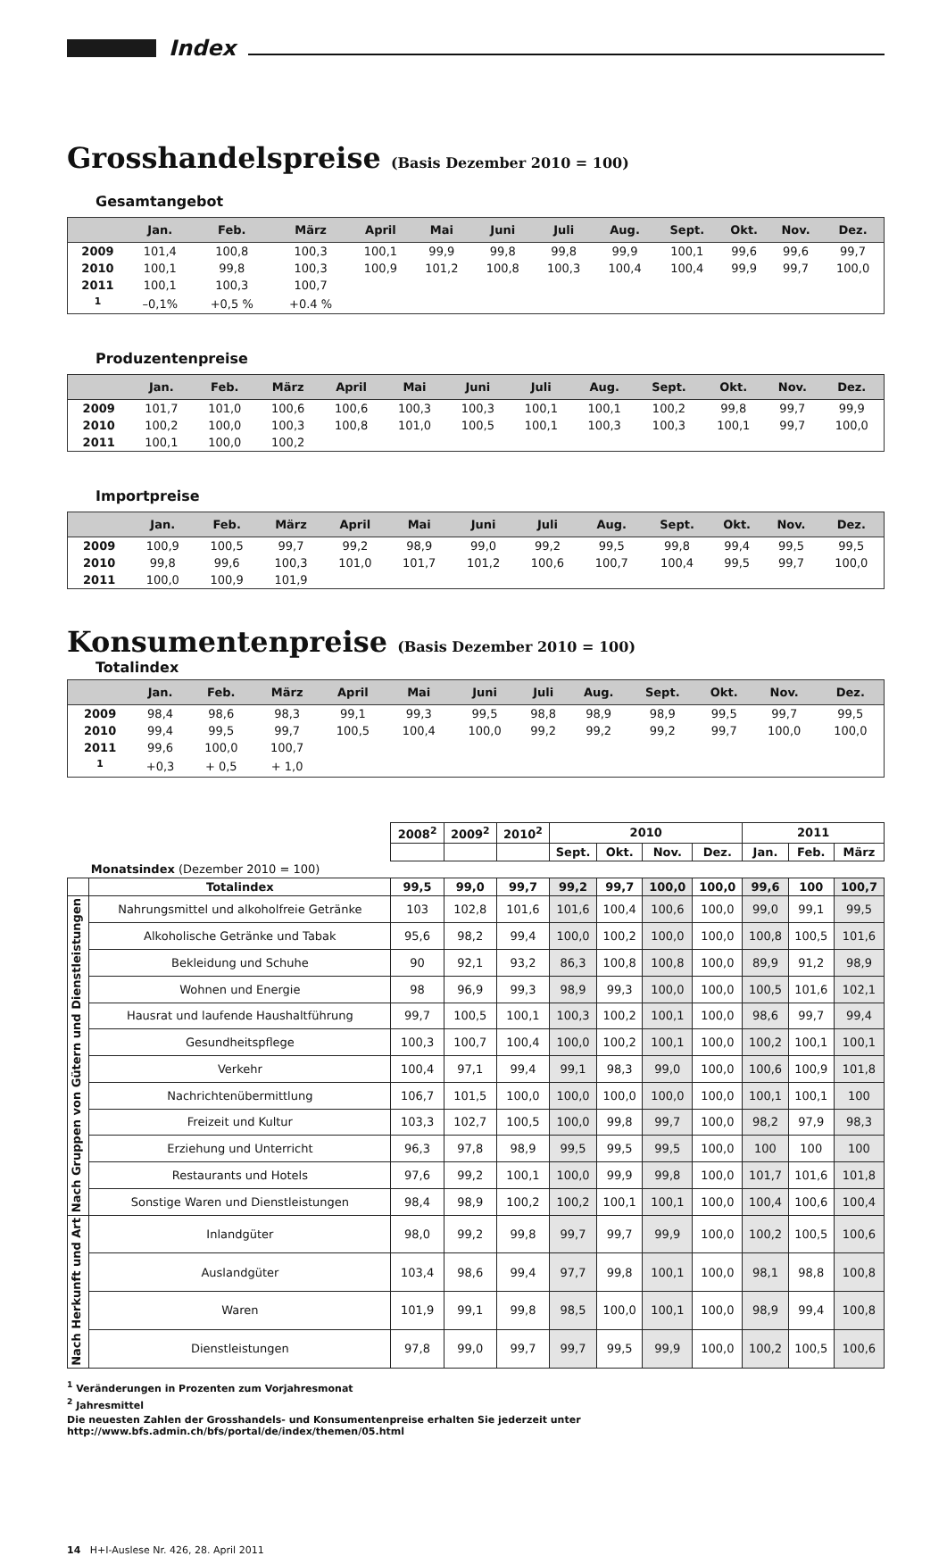Index
Grosshandelspreise (Basis Dezember 2010 = 100)
Gesamtangebot
| | Jan. | Feb. | März | April | Mai | Juni | Juli | Aug. | Sept. | Okt. | Nov. | Dez. |
| --- | --- | --- | --- | --- | --- | --- | --- | --- | --- | --- | --- | --- |
| 2009 | 101,4 | 100,8 | 100,3 | 100,1 | 99,9 | 99,8 | 99,8 | 99,9 | 100,1 | 99,6 | 99,6 | 99,7 |
| 2010 | 100,1 | 99,8 | 100,3 | 100,9 | 101,2 | 100,8 | 100,3 | 100,4 | 100,4 | 99,9 | 99,7 | 100,0 |
| 2011 | 100,1 | 100,3 | 100,7 | | | | | | | | | |
| <sup>1</sup> | –0,1% | +0,5 % | +0.4 % | | | | | | | | | |
Produzentenpreise
| | Jan. | Feb. | März | April | Mai | Juni | Juli | Aug. | Sept. | Okt. | Nov. | Dez. |
| --- | --- | --- | --- | --- | --- | --- | --- | --- | --- | --- | --- | --- |
| 2009 | 101,7 | 101,0 | 100,6 | 100,6 | 100,3 | 100,3 | 100,1 | 100,1 | 100,2 | 99,8 | 99,7 | 99,9 |
| 2010 | 100,2 | 100,0 | 100,3 | 100,8 | 101,0 | 100,5 | 100,1 | 100,3 | 100,3 | 100,1 | 99,7 | 100,0 |
| 2011 | 100,1 | 100,0 | 100,2 | | | | | | | | | |
Importpreise
| | Jan. | Feb. | März | April | Mai | Juni | Juli | Aug. | Sept. | Okt. | Nov. | Dez. |
| --- | --- | --- | --- | --- | --- | --- | --- | --- | --- | --- | --- | --- |
| 2009 | 100,9 | 100,5 | 99,7 | 99,2 | 98,9 | 99,0 | 99,2 | 99,5 | 99,8 | 99,4 | 99,5 | 99,5 |
| 2010 | 99,8 | 99,6 | 100,3 | 101,0 | 101,7 | 101,2 | 100,6 | 100,7 | 100,4 | 99,5 | 99,7 | 100,0 |
| 2011 | 100,0 | 100,9 | 101,9 | | | | | | | | | |
Konsumentenpreise (Basis Dezember 2010 = 100)
Totalindex
| | Jan. | Feb. | März | April | Mai | Juni | Juli | Aug. | Sept. | Okt. | Nov. | Dez. |
| --- | --- | --- | --- | --- | --- | --- | --- | --- | --- | --- | --- | --- |
| 2009 | 98,4 | 98,6 | 98,3 | 99,1 | 99,3 | 99,5 | 98,8 | 98,9 | 98,9 | 99,5 | 99,7 | 99,5 |
| 2010 | 99,4 | 99,5 | 99,7 | 100,5 | 100,4 | 100,0 | 99,2 | 99,2 | 99,2 | 99,7 | 100,0 | 100,0 |
| 2011 | 99,6 | 100,0 | 100,7 | | | | | | | | | |
| <sup>1</sup> | +0,3 | + 0,5 | + 1,0 | | | | | | | | | |
| | | 2008<sup>2</sup> | 2009<sup>2</sup> | 2010<sup>2</sup> | 2010 | | | | 2011 | | |
| | | | | | Sept. | Okt. | Nov. | Dez. | Jan. | Feb. | März |
| | Monatsindex (Dezember 2010 = 100) | | | | | | | | | | |
| | Totalindex | 99,5 | 99,0 | 99,7 | 99,2 | 99,7 | 100,0 | 100,0 | 99,6 | 100 | 100,7 |
| Nach Gruppen von Gütern und Dienstleistungen | Nahrungsmittel und alkoholfreie Getränke | 103 | 102,8 | 101,6 | 101,6 | 100,4 | 100,6 | 100,0 | 99,0 | 99,1 | 99,5 |
| | Alkoholische Getränke und Tabak | 95,6 | 98,2 | 99,4 | 100,0 | 100,2 | 100,0 | 100,0 | 100,8 | 100,5 | 101,6 |
| | Bekleidung und Schuhe | 90 | 92,1 | 93,2 | 86,3 | 100,8 | 100,8 | 100,0 | 89,9 | 91,2 | 98,9 |
| | Wohnen und Energie | 98 | 96,9 | 99,3 | 98,9 | 99,3 | 100,0 | 100,0 | 100,5 | 101,6 | 102,1 |
| | Hausrat und laufende Haushaltführung | 99,7 | 100,5 | 100,1 | 100,3 | 100,2 | 100,1 | 100,0 | 98,6 | 99,7 | 99,4 |
| | Gesundheitspflege | 100,3 | 100,7 | 100,4 | 100,0 | 100,2 | 100,1 | 100,0 | 100,2 | 100,1 | 100,1 |
| | Verkehr | 100,4 | 97,1 | 99,4 | 99,1 | 98,3 | 99,0 | 100,0 | 100,6 | 100,9 | 101,8 |
| | Nachrichtenübermittlung | 106,7 | 101,5 | 100,0 | 100,0 | 100,0 | 100,0 | 100,0 | 100,1 | 100,1 | 100 |
| | Freizeit und Kultur | 103,3 | 102,7 | 100,5 | 100,0 | 99,8 | 99,7 | 100,0 | 98,2 | 97,9 | 98,3 |
| | Erziehung und Unterricht | 96,3 | 97,8 | 98,9 | 99,5 | 99,5 | 99,5 | 100,0 | 100 | 100 | 100 |
| | Restaurants und Hotels | 97,6 | 99,2 | 100,1 | 100,0 | 99,9 | 99,8 | 100,0 | 101,7 | 101,6 | 101,8 |
| | Sonstige Waren und Dienstleistungen | 98,4 | 98,9 | 100,2 | 100,2 | 100,1 | 100,1 | 100,0 | 100,4 | 100,6 | 100,4 |
| Nach Herkunft und Art | Inlandgüter | 98,0 | 99,2 | 99,8 | 99,7 | 99,7 | 99,9 | 100,0 | 100,2 | 100,5 | 100,6 |
| | Auslandgüter | 103,4 | 98,6 | 99,4 | 97,7 | 99,8 | 100,1 | 100,0 | 98,1 | 98,8 | 100,8 |
| | Waren | 101,9 | 99,1 | 99,8 | 98,5 | 100,0 | 100,1 | 100,0 | 98,9 | 99,4 | 100,8 |
| | Dienstleistungen | 97,8 | 99,0 | 99,7 | 99,7 | 99,5 | 99,9 | 100,0 | 100,2 | 100,5 | 100,6 |
<sup>1</sup> Veränderungen in Prozenten zum Vorjahresmonat
<sup>2</sup> Jahresmittel
Die neuesten Zahlen der Grosshandels- und Konsumentenpreise erhalten Sie jederzeit unter http://www.bfs.admin.ch/bfs/portal/de/index/themen/05.html
14 H+I-Auslese Nr. 426, 28. April 2011